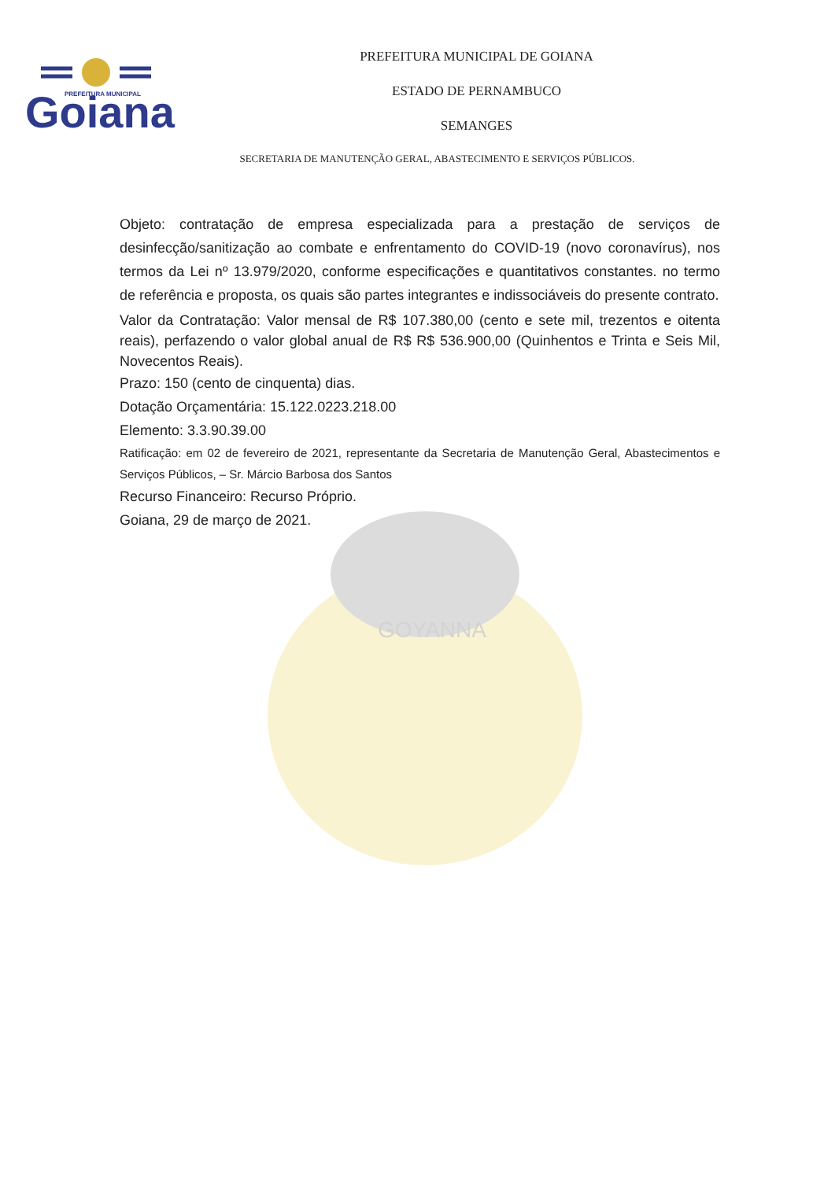Goiana
PREFEITURA MUNICIPAL
GOYANNA
PREFEITURA MUNICIPAL DE GOIANA
ESTADO DE PERNAMBUCO
SEMANGES
SECRETARIA DE MANUTENÇÃO GERAL, ABASTECIMENTO E SERVIÇOS PÚBLICOS.
Objeto: contratação de empresa especializada para a prestação de serviços de desinfecção/sanitização ao combate e enfrentamento do COVID-19 (novo coronavírus), nos termos da Lei nº 13.979/2020, conforme especificações e quantitativos constantes. no termo de referência e proposta, os quais são partes integrantes e indissociáveis do presente contrato.
Valor da Contratação: Valor mensal de R$ 107.380,00 (cento e sete mil, trezentos e oitenta reais), perfazendo o valor global anual de R$ R$ 536.900,00 (Quinhentos e Trinta e Seis Mil, Novecentos Reais).
Prazo: 150 (cento de cinquenta) dias.
Dotação Orçamentária: 15.122.0223.218.00
Elemento: 3.3.90.39.00
Ratificação: em 02 de fevereiro de 2021, representante da Secretaria de Manutenção Geral, Abastecimentos e Serviços Públicos, – Sr. Márcio Barbosa dos Santos
Recurso Financeiro: Recurso Próprio.
Goiana, 29 de março de 2021.